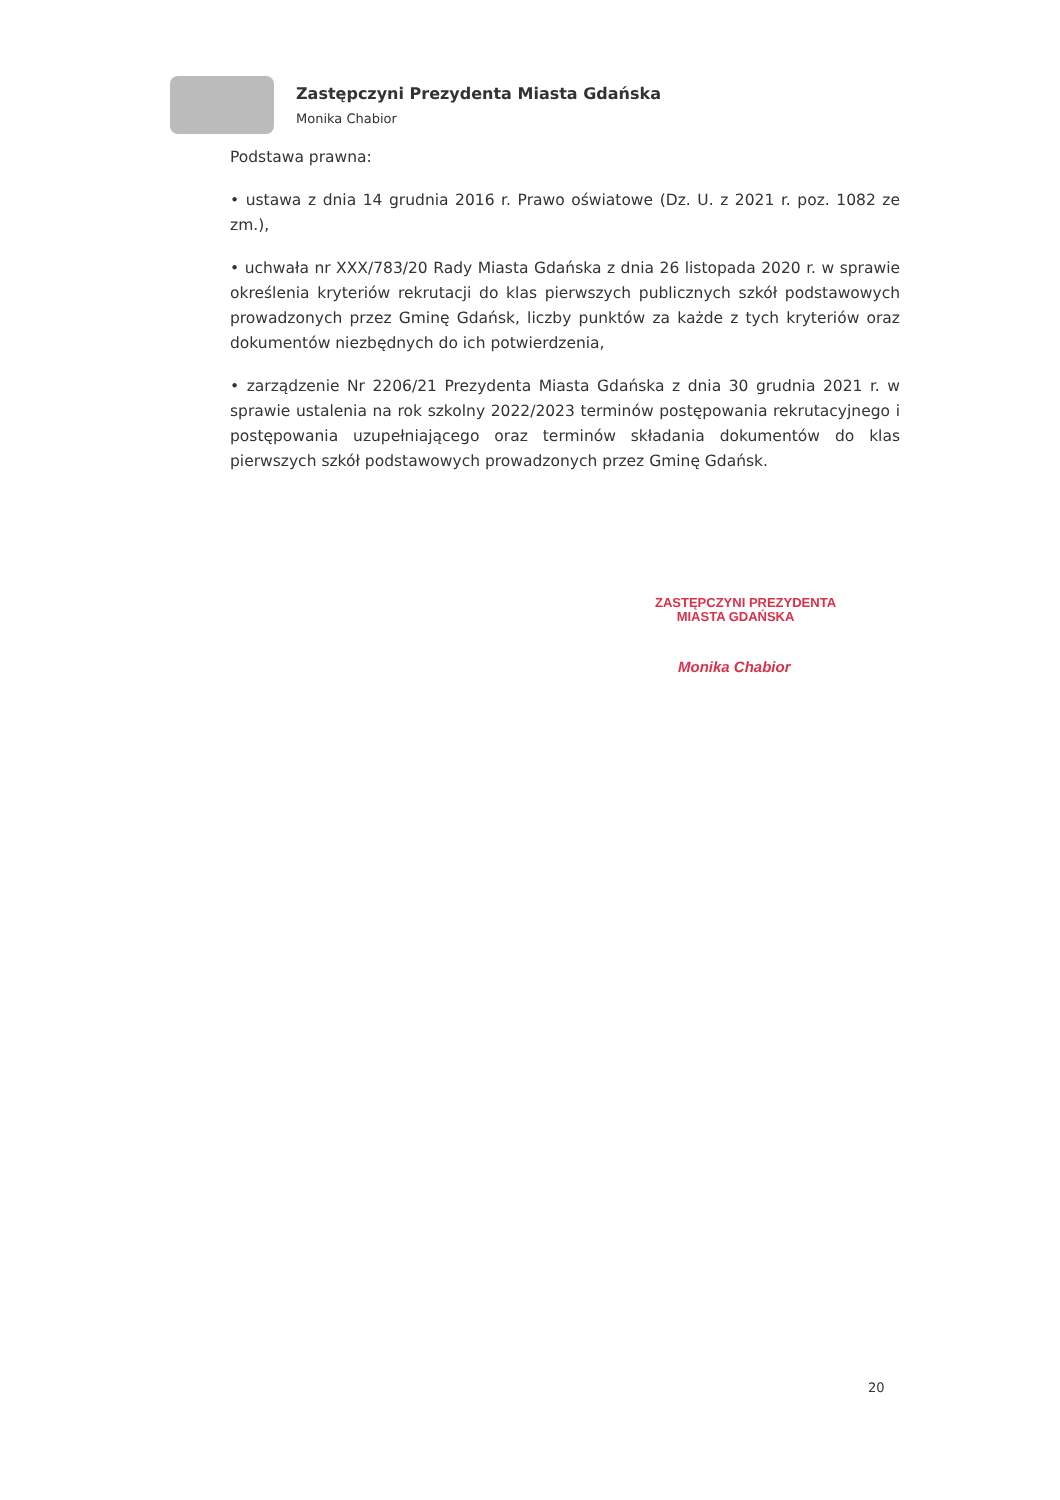Zastępczyni Prezydenta Miasta Gdańska
Monika Chabior
Podstawa prawna:
• ustawa z dnia 14 grudnia 2016 r. Prawo oświatowe (Dz. U. z 2021 r. poz. 1082 ze zm.),
• uchwała nr XXX/783/20 Rady Miasta Gdańska z dnia 26 listopada 2020 r. w sprawie określenia kryteriów rekrutacji do klas pierwszych publicznych szkół podstawowych prowadzonych przez Gminę Gdańsk, liczby punktów za każde z tych kryteriów oraz dokumentów niezbędnych do ich potwierdzenia,
• zarządzenie Nr 2206/21 Prezydenta Miasta Gdańska z dnia 30 grudnia 2021 r. w sprawie ustalenia na rok szkolny 2022/2023 terminów postępowania rekrutacyjnego i postępowania uzupełniającego oraz terminów składania dokumentów do klas pierwszych szkół podstawowych prowadzonych przez Gminę Gdańsk.
ZASTĘPCZYNI PREZYDENTA
MIASTA GDAŃSKA
Monika Chabior
20